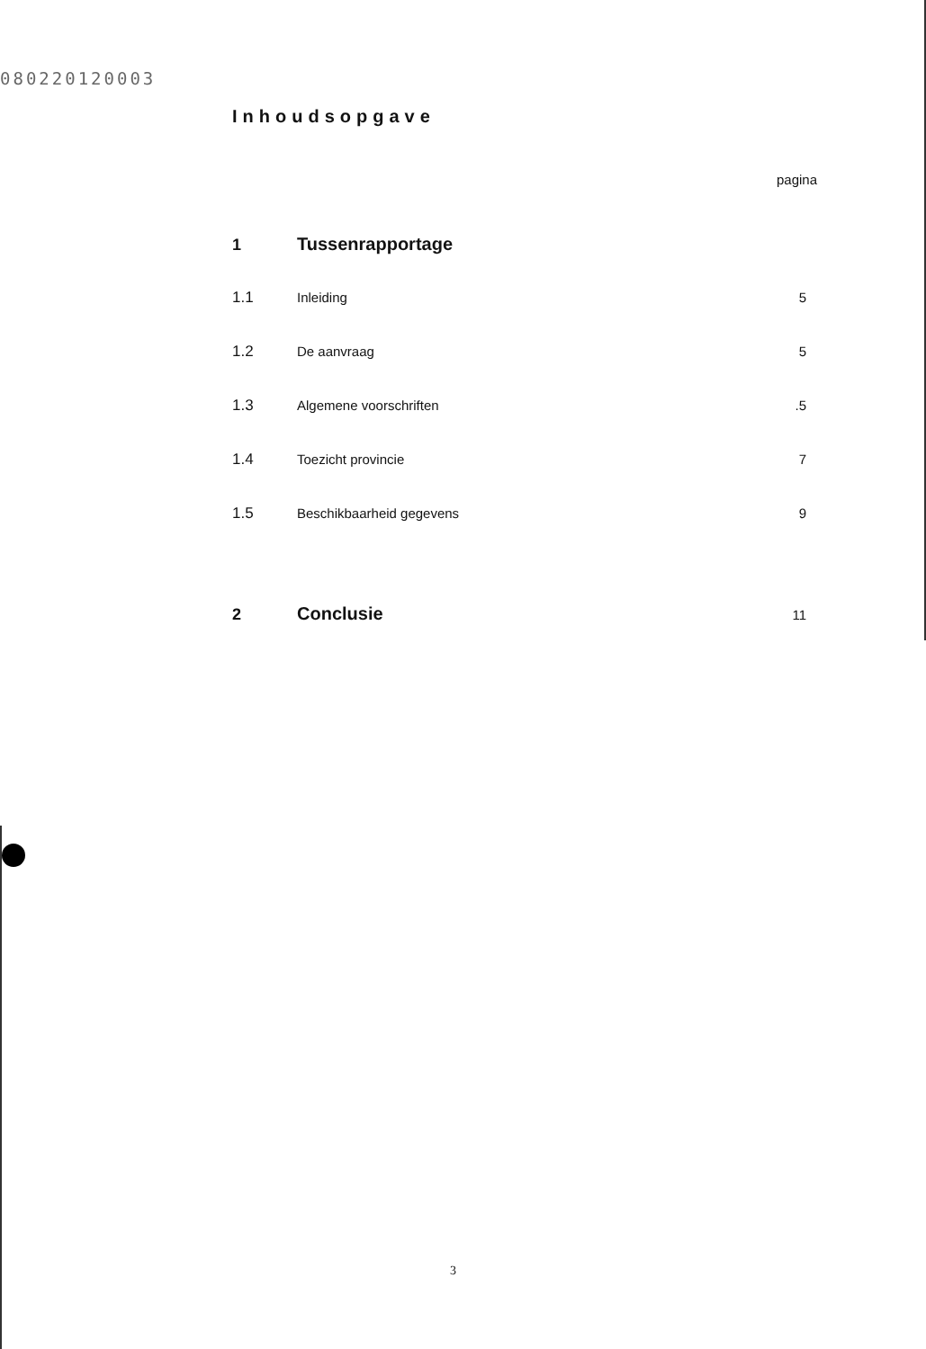080220120003
Inhoudsopgave
pagina
1 Tussenrapportage
1.1 Inleiding 5
1.2 De aanvraag 5
1.3 Algemene voorschriften.5
1.4 Toezicht provincie 7
1.5 Beschikbaarheid gegevens 9
2 Conclusie 11
3